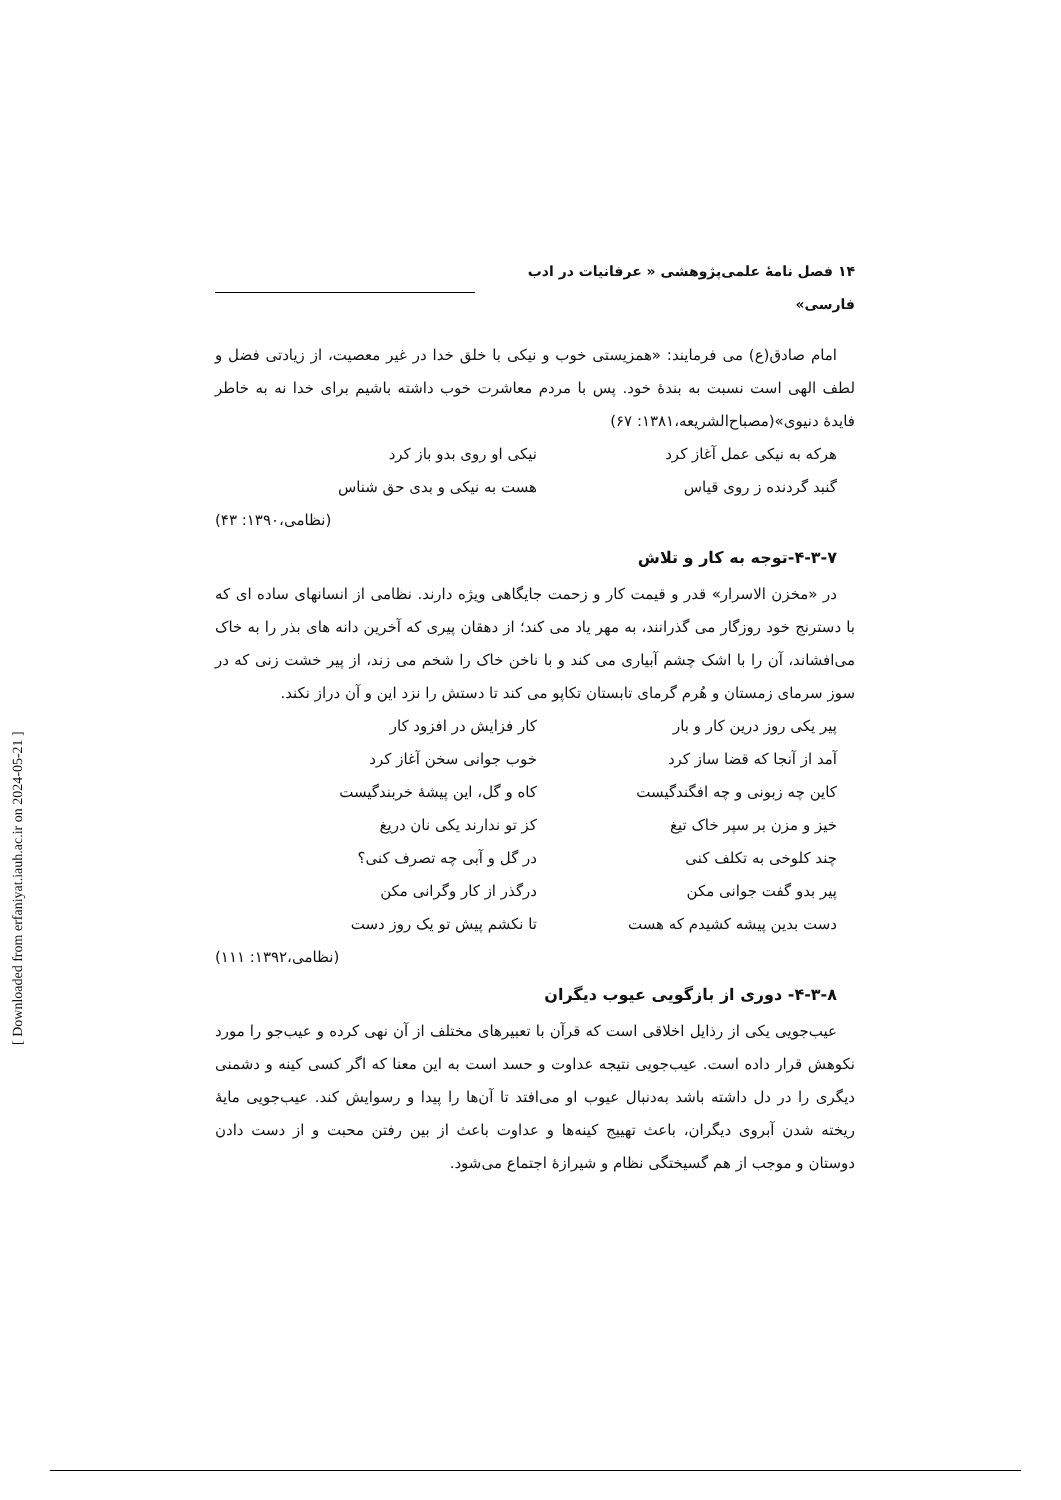۱۴ فصل نامهٔ علمی‌پژوهشی « عرفانیات در ادب فارسی»
امام صادق(ع) می فرمایند: «همزیستی خوب و نیکی با خلق خدا در غیر معصیت، از زیادتی فضل و لطف الهی است نسبت به بندهٔ خود. پس با مردم معاشرت خوب داشته باشیم برای خدا نه به خاطر فایدهٔ دنیوی»(مصباح‌الشریعه،۱۳۸۱: ۶۷)
هرکه به نیکی عمل آغاز کرد نیکی او روی بدو باز کرد
گنبد گردنده ز روی قیاس هست به نیکی و بدی حق شناس
(نظامی،۱۳۹۰: ۴۳)
۴-۳-۷-توجه به کار و تلاش
در «مخزن الاسرار» قدر و قیمت کار و زحمت جایگاهی ویژه دارند. نظامی از انسانهای ساده ای که با دسترنج خود روزگار می گذرانند، به مهر یاد می کند؛ از دهقان پیری که آخرین دانه های بذر را به خاک می‌افشاند، آن را با اشک چشم آبیاری می کند و با ناخن خاک را شخم می زند، از پیر خشت زنی که در سوز سرمای زمستان و هُرم گرمای تابستان تکاپو می کند تا دستش را نزد این و آن دراز نکند.
پیر یکی روز درین کار و بار کار فزایش در افزود کار
آمد از آنجا که قضا ساز کرد خوب جوانی سخن آغاز کرد
کاین چه زبونی و چه افگندگیست کاه و گل، این پیشهٔ خربندگیست
خیز و مزن بر سپر خاک تیغ کز تو ندارند یکی نان دریغ
چند کلوخی به تکلف کنی در گل و آبی چه تصرف کنی؟
پیر بدو گفت جوانی مکن درگذر از کار وگرانی مکن
دست بدین پیشه کشیدم که هست تا نکشم پیش تو یک روز دست
(نظامی،۱۳۹۲: ۱۱۱)
۴-۳-۸- دوری از بازگویی عیوب دیگران
عیب‌جویی یکی از رذایل اخلاقی است که قرآن با تعبیرهای مختلف از آن نهی کرده و عیب‌جو را مورد نکوهش قرار داده است. عیب‌جویی نتیجه عداوت و حسد است به این معنا که اگر کسی کینه و دشمنی دیگری را در دل داشته باشد به‌دنبال عیوب او می‌افتد تا آن‌ها را پیدا و رسوایش کند. عیب‌جویی مایهٔ ریخته شدن آبروی دیگران، باعث تهییج کینه‌ها و عداوت باعث از بین رفتن محبت و از دست دادن دوستان و موجب از هم گسیختگی نظام و شیرازهٔ اجتماع می‌شود.
[ Downloaded from erfaniyat.iauh.ac.ir on 2024-05-21 ]